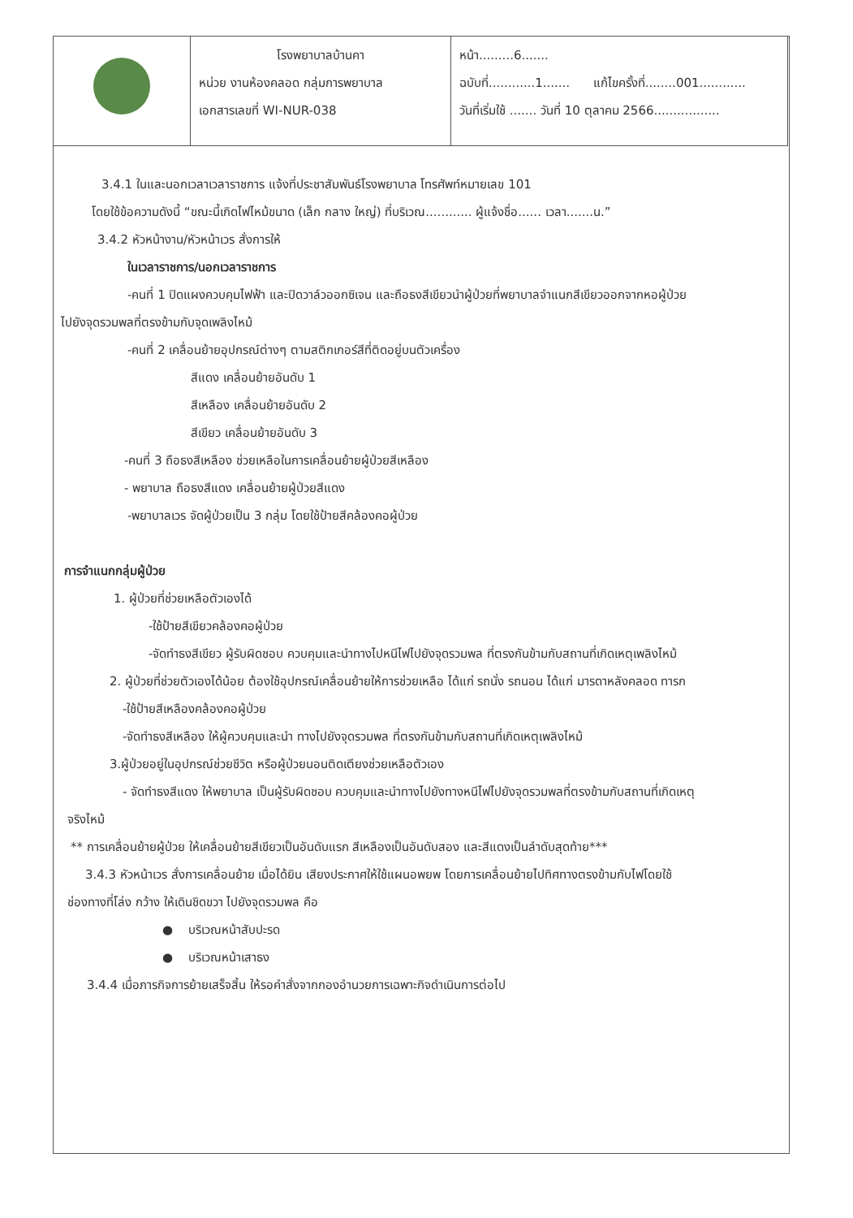| | โรงพยาบาลบ้านคา หน่วย งานห้องคลอด กลุ่มการพยาบาล เอกสารเลขที่ WI-NUR-038 | หน้า.........6....... ฉบับที่............1....... แก้ไขครั้งที่........001............ วันที่เริ่มใช้ ....... วันที่ 10 ตุลาคม 2566................. |
3.4.1 ในและนอกเวลาเวลาราชการ แจ้งที่ประชาสัมพันธ์โรงพยาบาล โทรศัพท์หมายเลข 101
โดยใช้ข้อความดังนี้ “ขณะนี้เกิดไฟไหม้ขนาด (เล็ก กลาง ใหญ่) ที่บริเวณ............ ผู้แจ้งชื่อ...... เวลา.......น.”
3.4.2 หัวหน้างาน/หัวหน้าเวร สั่งการให้
ในเวลาราชการ/นอกเวลาราชการ
-คนที่ 1 ปิดแผงควบคุมไฟฟ้า และปิดวาล์วออกซิเจน และถือธงสีเขียวนำผู้ป่วยที่พยาบาลจำแนกสีเขียวออกจากหอผู้ป่วย
ไปยังจุดรวมพลที่ตรงข้ามกับจุดเพลิงไหม้
-คนที่ 2 เคลื่อนย้ายอุปกรณ์ต่างๆ ตามสติกเกอร์สีที่ติดอยู่บนตัวเครื่อง
สีแดง เคลื่อนย้ายอันดับ 1
สีเหลือง เคลื่อนย้ายอันดับ 2
สีเขียว เคลื่อนย้ายอันดับ 3
-คนที่ 3 ถือธงสีเหลือง ช่วยเหลือในการเคลื่อนย้ายผู้ป่วยสีเหลือง
- พยาบาล ถือธงสีแดง เคลื่อนย้ายผู้ป่วยสีแดง
-พยาบาลเวร จัดผู้ป่วยเป็น 3 กลุ่ม โดยใช้ป้ายสีคล้องคอผู้ป่วย
การจำแนกกลุ่มผู้ป่วย
1. ผู้ป่วยที่ช่วยเหลือตัวเองได้
-ใช้ป้ายสีเขียวคล้องคอผู้ป่วย
-จัดทำธงสีเขียว ผู้รับผิดชอบ ควบคุมและนำทางไปหนีไฟไปยังจุดรวมพล ที่ตรงกันข้ามกับสถานที่เกิดเหตุเพลิงไหม้
2. ผู้ป่วยที่ช่วยตัวเองได้น้อย ต้องใช้อุปกรณ์เคลื่อนย้ายให้การช่วยเหลือ ได้แก่ รถนั่ง รถนอน ได้แก่ มารดาหลังคลอด ทารก
-ใช้ป้ายสีเหลืองคล้องคอผู้ป่วย
-จัดทำธงสีเหลือง ให้ผู้ควบคุมและนำ ทางไปยังจุดรวมพล ที่ตรงกันข้ามกับสถานที่เกิดเหตุเพลิงไหม้
3.ผู้ป่วยอยู่ในอุปกรณ์ช่วยชีวิต หรือผู้ป่วยนอนติดเตียงช่วยเหลือตัวเอง
- จัดทำธงสีแดง ให้พยาบาล เป็นผู้รับผิดชอบ ควบคุมและนำทางไปยังทางหนีไฟไปยังจุดรวมพลที่ตรงข้ามกับสถานที่เกิดเหตุ
จริงไหม้
** การเคลื่อนย้ายผู้ป่วย ให้เคลื่อนย้ายสีเขียวเป็นอันดับแรก สีเหลืองเป็นอันดับสอง และสีแดงเป็นลำดับสุดท้าย***
3.4.3 หัวหน้าเวร สั่งการเคลื่อนย้าย เมื่อได้ยิน เสียงประกาศให้ใช้แผนอพยพ โดยการเคลื่อนย้ายไปทิศทางตรงข้ามกับไฟโดยใช้
ช่องทางที่โล่ง กว้าง ให้เดินชิดขวา ไปยังจุดรวมพล คือ
● บริเวณหน้าสับปะรด
● บริเวณหน้าเสาธง
3.4.4 เมื่อภารกิจการย้ายเสร็จสิ้น ให้รอคำสั่งจากกองอำนวยการเฉพาะกิจดำเนินการต่อไป